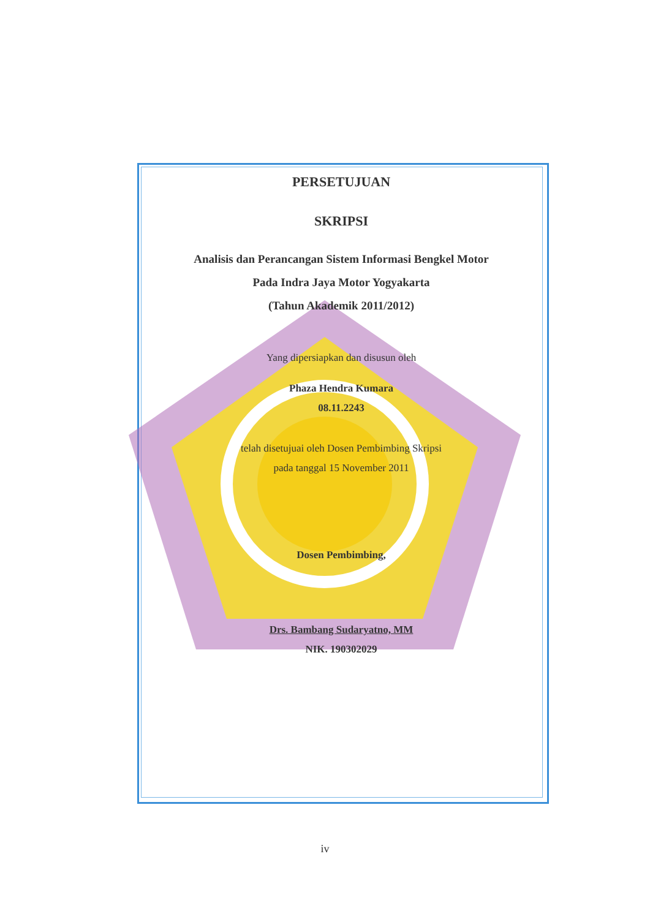PERSETUJUAN
SKRIPSI
Analisis dan Perancangan Sistem Informasi Bengkel Motor
Pada Indra Jaya Motor Yogyakarta
(Tahun Akademik 2011/2012)
Yang dipersiapkan dan disusun oleh
Phaza Hendra Kumara
08.11.2243
telah disetujuai oleh Dosen Pembimbing Skripsi
pada tanggal 15 November 2011
Dosen Pembimbing,
Drs. Bambang Sudaryatno, MM
NIK. 190302029
iv